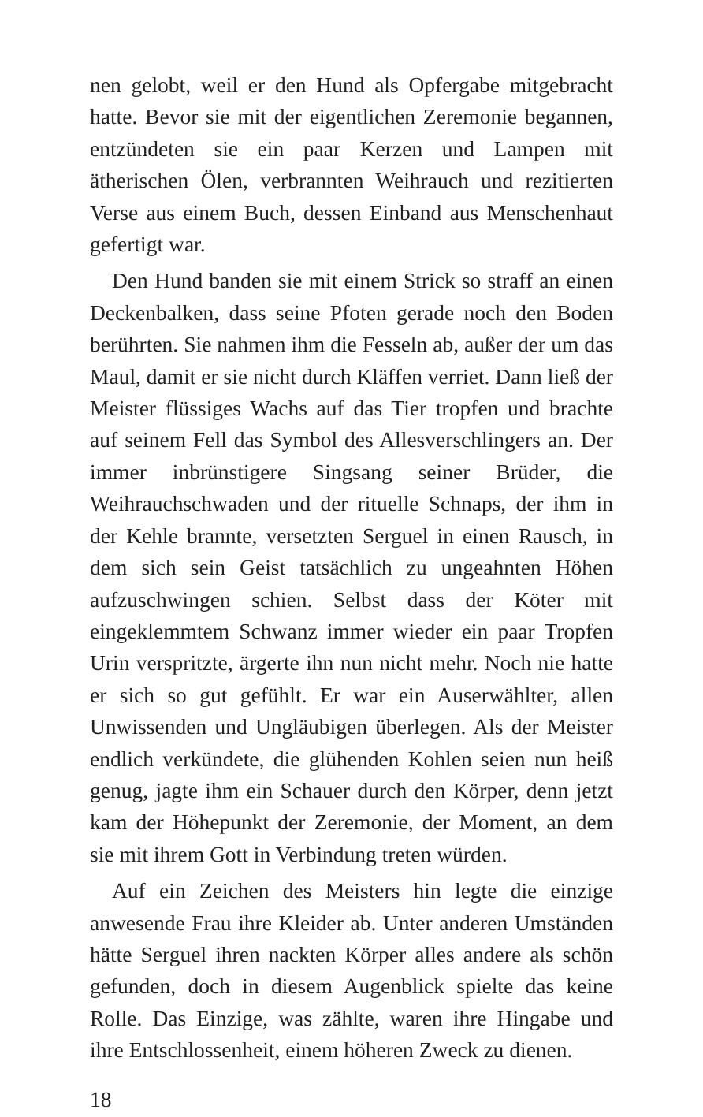nen gelobt, weil er den Hund als Opfergabe mitgebracht hatte. Bevor sie mit der eigentlichen Zeremonie begannen, entzündeten sie ein paar Kerzen und Lampen mit ätherischen Ölen, verbrannten Weihrauch und rezitierten Verse aus einem Buch, dessen Einband aus Menschenhaut gefertigt war.
Den Hund banden sie mit einem Strick so straff an einen Deckenbalken, dass seine Pfoten gerade noch den Boden berührten. Sie nahmen ihm die Fesseln ab, außer der um das Maul, damit er sie nicht durch Kläffen verriet. Dann ließ der Meister flüssiges Wachs auf das Tier tropfen und brachte auf seinem Fell das Symbol des Allesverschlingers an. Der immer inbrünstigere Singsang seiner Brüder, die Weihrauchschwaden und der rituelle Schnaps, der ihm in der Kehle brannte, versetzten Serguel in einen Rausch, in dem sich sein Geist tatsächlich zu ungeahnten Höhen aufzuschwingen schien. Selbst dass der Köter mit eingeklemmtem Schwanz immer wieder ein paar Tropfen Urin verspritzte, ärgerte ihn nun nicht mehr. Noch nie hatte er sich so gut gefühlt. Er war ein Auserwählter, allen Unwissenden und Ungläubigen überlegen. Als der Meister endlich verkündete, die glühenden Kohlen seien nun heiß genug, jagte ihm ein Schauer durch den Körper, denn jetzt kam der Höhepunkt der Zeremonie, der Moment, an dem sie mit ihrem Gott in Verbindung treten würden.
Auf ein Zeichen des Meisters hin legte die einzige anwesende Frau ihre Kleider ab. Unter anderen Umständen hätte Serguel ihren nackten Körper alles andere als schön gefunden, doch in diesem Augenblick spielte das keine Rolle. Das Einzige, was zählte, waren ihre Hingabe und ihre Entschlossenheit, einem höheren Zweck zu dienen.
18